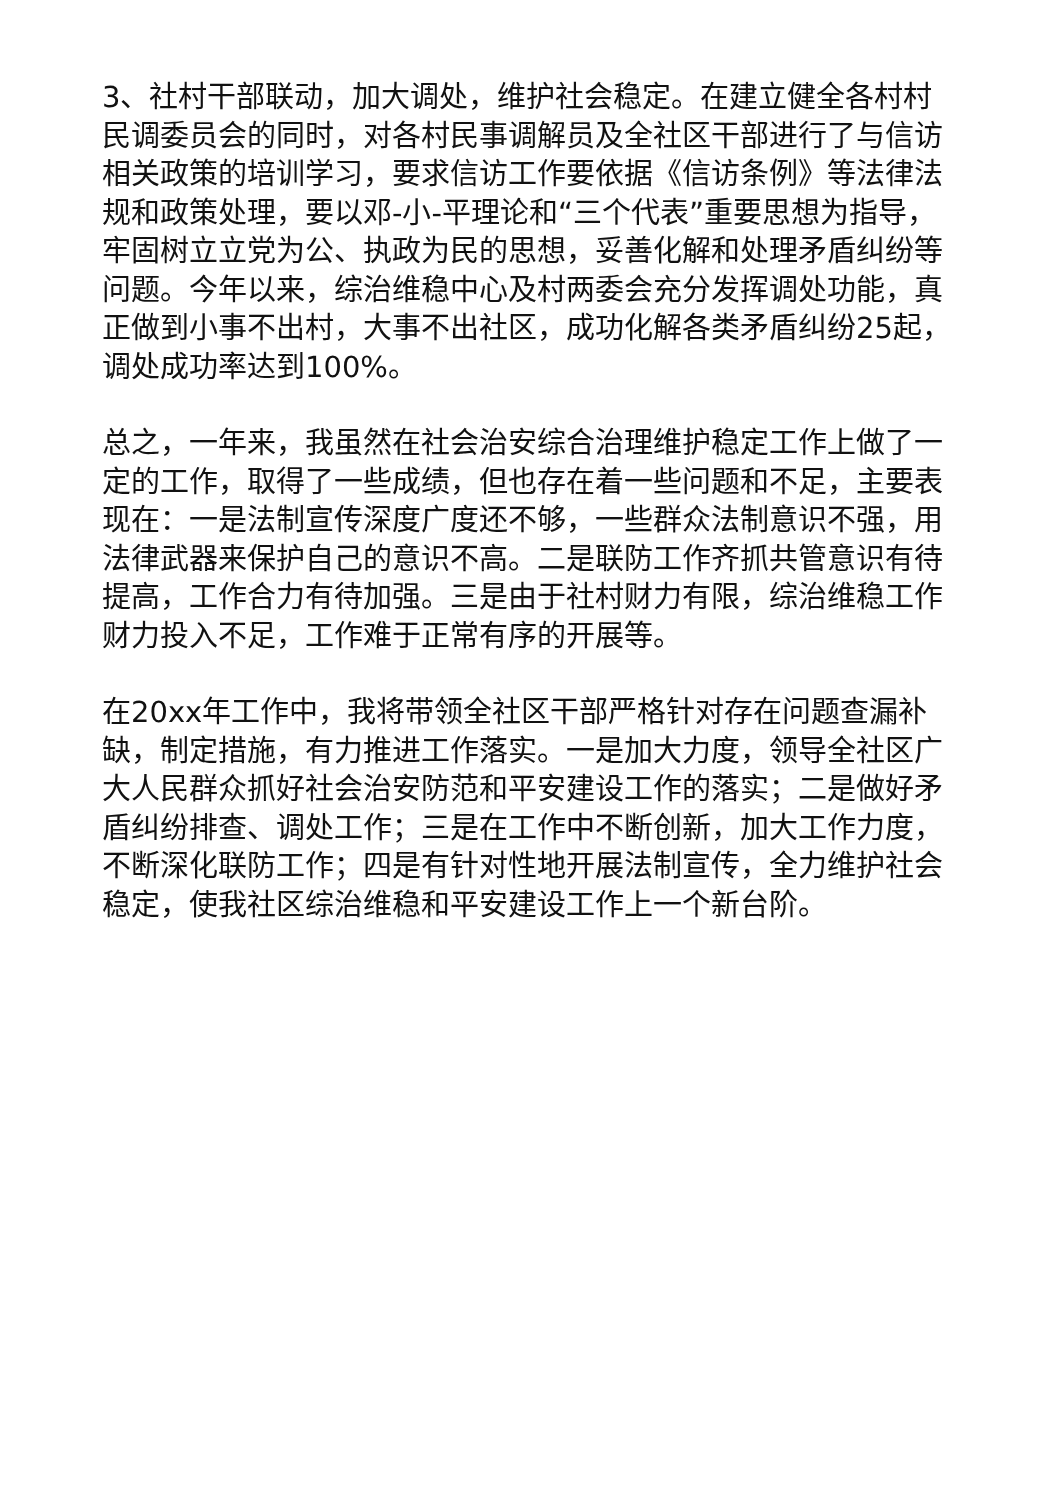3、社村干部联动，加大调处，维护社会稳定。在建立健全各村村民调委员会的同时，对各村民事调解员及全社区干部进行了与信访相关政策的培训学习，要求信访工作要依据《信访条例》等法律法规和政策处理，要以邓-小-平理论和“三个代表”重要思想为指导，牢固树立立党为公、执政为民的思想，妥善化解和处理矛盾纠纷等问题。今年以来，综治维稳中心及村两委会充分发挥调处功能，真正做到小事不出村，大事不出社区，成功化解各类矛盾纠纷25起，调处成功率达到100%。
总之，一年来，我虽然在社会治安综合治理维护稳定工作上做了一定的工作，取得了一些成绩，但也存在着一些问题和不足，主要表现在：一是法制宣传深度广度还不够，一些群众法制意识不强，用法律武器来保护自己的意识不高。二是联防工作齐抓共管意识有待提高，工作合力有待加强。三是由于社村财力有限，综治维稳工作财力投入不足，工作难于正常有序的开展等。
在20xx年工作中，我将带领全社区干部严格针对存在问题查漏补缺，制定措施，有力推进工作落实。一是加大力度，领导全社区广大人民群众抓好社会治安防范和平安建设工作的落实；二是做好矛盾纠纷排查、调处工作；三是在工作中不断创新，加大工作力度，不断深化联防工作；四是有针对性地开展法制宣传，全力维护社会稳定，使我社区综治维稳和平安建设工作上一个新台阶。